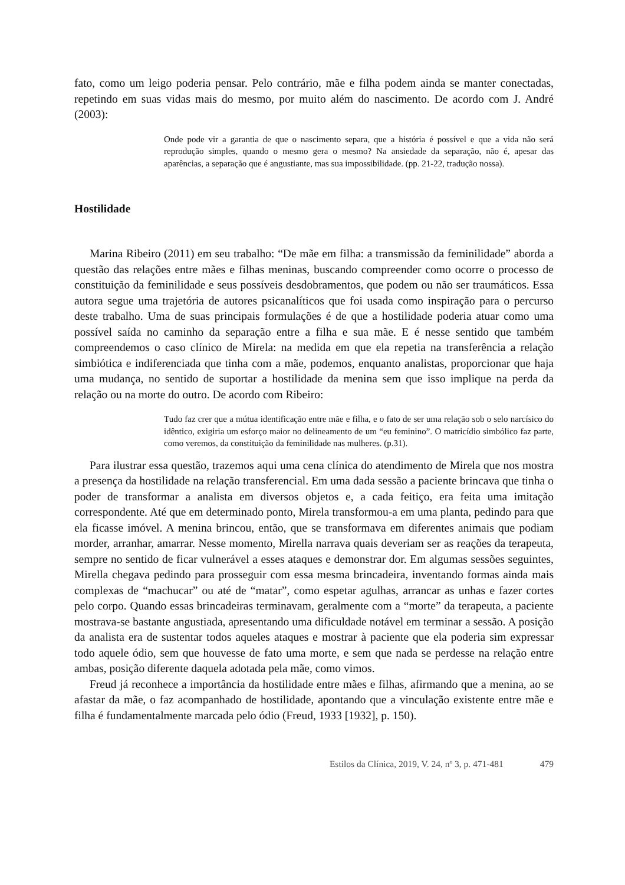fato, como um leigo poderia pensar. Pelo contrário, mãe e filha podem ainda se manter conectadas, repetindo em suas vidas mais do mesmo, por muito além do nascimento. De acordo com J. André (2003):
Onde pode vir a garantia de que o nascimento separa, que a história é possível e que a vida não será reprodução simples, quando o mesmo gera o mesmo? Na ansiedade da separação, não é, apesar das aparências, a separação que é angustiante, mas sua impossibilidade. (pp. 21-22, tradução nossa).
Hostilidade
Marina Ribeiro (2011) em seu trabalho: “De mãe em filha: a transmissão da feminilidade” aborda a questão das relações entre mães e filhas meninas, buscando compreender como ocorre o processo de constituição da feminilidade e seus possíveis desdobramentos, que podem ou não ser traumáticos. Essa autora segue uma trajetória de autores psicanalíticos que foi usada como inspiração para o percurso deste trabalho. Uma de suas principais formulações é de que a hostilidade poderia atuar como uma possível saída no caminho da separação entre a filha e sua mãe. E é nesse sentido que também compreendemos o caso clínico de Mirela: na medida em que ela repetia na transferência a relação simbiótica e indiferenciada que tinha com a mãe, podemos, enquanto analistas, proporcionar que haja uma mudança, no sentido de suportar a hostilidade da menina sem que isso implique na perda da relação ou na morte do outro. De acordo com Ribeiro:
Tudo faz crer que a mútua identificação entre mãe e filha, e o fato de ser uma relação sob o selo narcísico do idêntico, exigiria um esforço maior no delineamento de um “eu feminino”. O matricídio simbólico faz parte, como veremos, da constituição da feminilidade nas mulheres. (p.31).
Para ilustrar essa questão, trazemos aqui uma cena clínica do atendimento de Mirela que nos mostra a presença da hostilidade na relação transferencial. Em uma dada sessão a paciente brincava que tinha o poder de transformar a analista em diversos objetos e, a cada feitiço, era feita uma imitação correspondente. Até que em determinado ponto, Mirela transformou-a em uma planta, pedindo para que ela ficasse imóvel. A menina brincou, então, que se transformava em diferentes animais que podiam morder, arranhar, amarrar. Nesse momento, Mirella narrava quais deveriam ser as reações da terapeuta, sempre no sentido de ficar vulnerável a esses ataques e demonstrar dor. Em algumas sessões seguintes, Mirella chegava pedindo para prosseguir com essa mesma brincadeira, inventando formas ainda mais complexas de “machucar” ou até de “matar”, como espetar agulhas, arrancar as unhas e fazer cortes pelo corpo. Quando essas brincadeiras terminavam, geralmente com a “morte” da terapeuta, a paciente mostrava-se bastante angustiada, apresentando uma dificuldade notável em terminar a sessão. A posição da analista era de sustentar todos aqueles ataques e mostrar à paciente que ela poderia sim expressar todo aquele ódio, sem que houvesse de fato uma morte, e sem que nada se perdesse na relação entre ambas, posição diferente daquela adotada pela mãe, como vimos.
Freud já reconhece a importância da hostilidade entre mães e filhas, afirmando que a menina, ao se afastar da mãe, o faz acompanhado de hostilidade, apontando que a vinculação existente entre mãe e filha é fundamentalmente marcada pelo ódio (Freud, 1933 [1932], p. 150).
Estilos da Clínica, 2019, V. 24, nº 3, p. 471-481 479